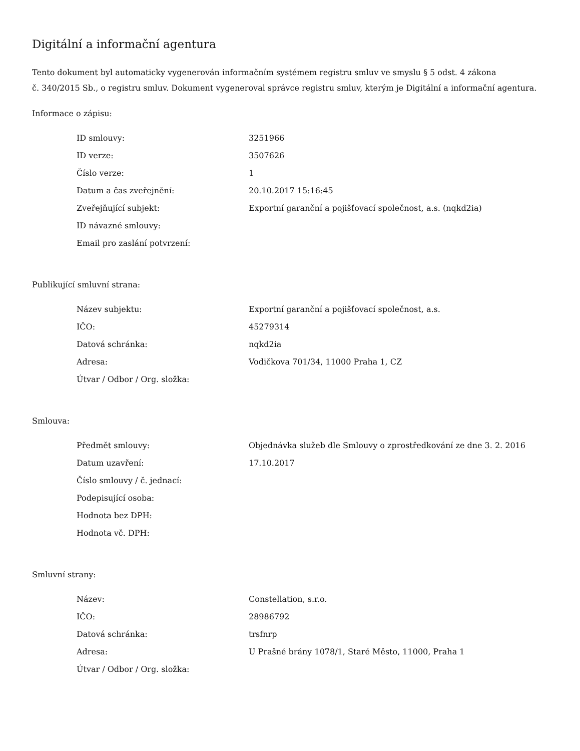Digitální a informační agentura
Tento dokument byl automaticky vygenerován informačním systémem registru smluv ve smyslu § 5 odst. 4 zákona
č. 340/2015 Sb., o registru smluv. Dokument vygeneroval správce registru smluv, kterým je Digitální a informační agentura.
Informace o zápisu:
| ID smlouvy: | 3251966 |
| ID verze: | 3507626 |
| Číslo verze: | 1 |
| Datum a čas zveřejnění: | 20.10.2017 15:16:45 |
| Zveřejňující subjekt: | Exportní garanční a pojišťovací společnost, a.s. (nqkd2ia) |
| ID návazné smlouvy: | |
| Email pro zaslání potvrzení: | |
Publikující smluvní strana:
| Název subjektu: | Exportní garanční a pojišťovací společnost, a.s. |
| IČO: | 45279314 |
| Datová schránka: | nqkd2ia |
| Adresa: | Vodičkova 701/34, 11000 Praha 1, CZ |
| Útvar / Odbor / Org. složka: | |
Smlouva:
| Předmět smlouvy: | Objednávka služeb dle Smlouvy o zprostředkování ze dne 3. 2. 2016 |
| Datum uzavření: | 17.10.2017 |
| Číslo smlouvy / č. jednací: | |
| Podepisující osoba: | |
| Hodnota bez DPH: | |
| Hodnota vč. DPH: | |
Smluvní strany:
| Název: | Constellation, s.r.o. |
| IČO: | 28986792 |
| Datová schránka: | trsfnrp |
| Adresa: | U Prašné brány 1078/1, Staré Město, 11000, Praha 1 |
| Útvar / Odbor / Org. složka: | |